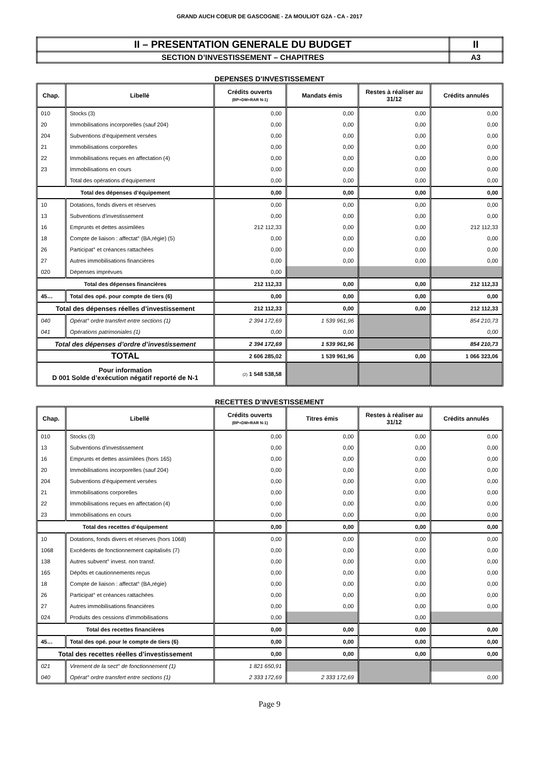GRAND AUCH COEUR DE GASCOGNE - ZA MOULIOT G2A - CA - 2017
| II – PRESENTATION GENERALE DU BUDGET | II |
| SECTION D’INVESTISSEMENT – CHAPITRES | A3 |
DEPENSES D’INVESTISSEMENT
| Chap. | Libellé | Crédits ouverts (BP+DM+RAR N-1) | Mandats émis | Restes à réaliser au 31/12 | Crédits annulés |
| --- | --- | --- | --- | --- | --- |
| 010 | Stocks (3) | 0,00 | 0,00 | 0,00 | 0,00 |
| 20 | Immobilisations incorporelles (sauf 204) | 0,00 | 0,00 | 0,00 | 0,00 |
| 204 | Subventions d'équipement versées | 0,00 | 0,00 | 0,00 | 0,00 |
| 21 | Immobilisations corporelles | 0,00 | 0,00 | 0,00 | 0,00 |
| 22 | Immobilisations reçues en affectation (4) | 0,00 | 0,00 | 0,00 | 0,00 |
| 23 | Immobilisations en cours | 0,00 | 0,00 | 0,00 | 0,00 |
| | Total des opérations d’équipement | 0,00 | 0,00 | 0,00 | 0,00 |
| Total des dépenses d’équipement | | 0,00 | 0,00 | 0,00 | 0,00 |
| 10 | Dotations, fonds divers et réserves | 0,00 | 0,00 | 0,00 | 0,00 |
| 13 | Subventions d'investissement | 0,00 | 0,00 | 0,00 | 0,00 |
| 16 | Emprunts et dettes assimilées | 212 112,33 | 0,00 | 0,00 | 212 112,33 |
| 18 | Compte de liaison : affectat° (BA,régie) (5) | 0,00 | 0,00 | 0,00 | 0,00 |
| 26 | Participat° et créances rattachées | 0,00 | 0,00 | 0,00 | 0,00 |
| 27 | Autres immobilisations financières | 0,00 | 0,00 | 0,00 | 0,00 |
| 020 | Dépenses imprévues | 0,00 | | | |
| Total des dépenses financières | | 212 112,33 | 0,00 | 0,00 | 212 112,33 |
| 45… | Total des opé. pour compte de tiers (6) | 0,00 | 0,00 | 0,00 | 0,00 |
| Total des dépenses réelles d’investissement | | 212 112,33 | 0,00 | 0,00 | 212 112,33 |
| 040 | Opérat° ordre transfert entre sections (1) | 2 394 172,69 | 1 539 961,96 | | 854 210,73 |
| 041 | Opérations patrimoniales (1) | 0,00 | 0,00 | | 0,00 |
| Total des dépenses d’ordre d’investissement | | 2 394 172,69 | 1 539 961,96 | | 854 210,73 |
| TOTAL | | 2 606 285,02 | 1 539 961,96 | 0,00 | 1 066 323,06 |
| Pour information D 001 Solde d’exécution négatif reporté de N-1 | | (2) 1 548 538,58 | | | |
RECETTES D’INVESTISSEMENT
| Chap. | Libellé | Crédits ouverts (BP+DM+RAR N-1) | Titres émis | Restes à réaliser au 31/12 | Crédits annulés |
| --- | --- | --- | --- | --- | --- |
| 010 | Stocks (3) | 0,00 | 0,00 | 0,00 | 0,00 |
| 13 | Subventions d'investissement | 0,00 | 0,00 | 0,00 | 0,00 |
| 16 | Emprunts et dettes assimilées (hors 165) | 0,00 | 0,00 | 0,00 | 0,00 |
| 20 | Immobilisations incorporelles (sauf 204) | 0,00 | 0,00 | 0,00 | 0,00 |
| 204 | Subventions d'équipement versées | 0,00 | 0,00 | 0,00 | 0,00 |
| 21 | Immobilisations corporelles | 0,00 | 0,00 | 0,00 | 0,00 |
| 22 | Immobilisations reçues en affectation (4) | 0,00 | 0,00 | 0,00 | 0,00 |
| 23 | Immobilisations en cours | 0,00 | 0,00 | 0,00 | 0,00 |
| Total des recettes d’équipement | | 0,00 | 0,00 | 0,00 | 0,00 |
| 10 | Dotations, fonds divers et réserves (hors 1068) | 0,00 | 0,00 | 0,00 | 0,00 |
| 1068 | Excédents de fonctionnement capitalisés (7) | 0,00 | 0,00 | 0,00 | 0,00 |
| 138 | Autres subvent° invest. non transf. | 0,00 | 0,00 | 0,00 | 0,00 |
| 165 | Dépôts et cautionnements reçus | 0,00 | 0,00 | 0,00 | 0,00 |
| 18 | Compte de liaison : affectat° (BA,régie) | 0,00 | 0,00 | 0,00 | 0,00 |
| 26 | Participat° et créances rattachées | 0,00 | 0,00 | 0,00 | 0,00 |
| 27 | Autres immobilisations financières | 0,00 | 0,00 | 0,00 | 0,00 |
| 024 | Produits des cessions d'immobilisations | 0,00 | | 0,00 | |
| Total des recettes financières | | 0,00 | 0,00 | 0,00 | 0,00 |
| 45… | Total des opé. pour le compte de tiers (6) | 0,00 | 0,00 | 0,00 | 0,00 |
| Total des recettes réelles d’investissement | | 0,00 | 0,00 | 0,00 | 0,00 |
| 021 | Virement de la sect° de fonctionnement (1) | 1 821 650,91 | | | |
| 040 | Opérat° ordre transfert entre sections (1) | 2 333 172,69 | 2 333 172,69 | | 0,00 |
Page 9